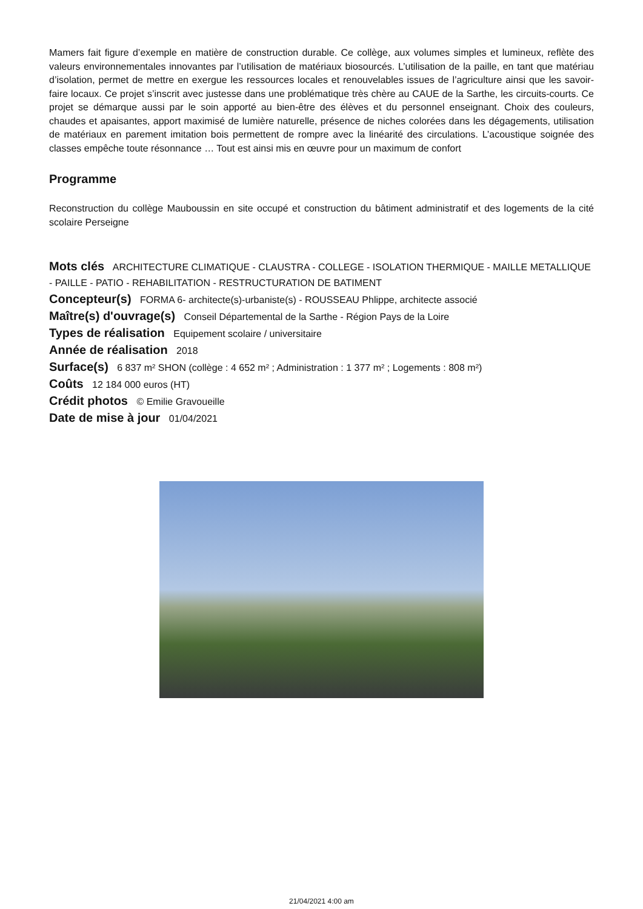Mamers fait figure d’exemple en matière de construction durable. Ce collège, aux volumes simples et lumineux, reflète des valeurs environnementales innovantes par l’utilisation de matériaux biosourcés. L’utilisation de la paille, en tant que matériau d’isolation, permet de mettre en exergue les ressources locales et renouvelables issues de l’agriculture ainsi que les savoir-faire locaux. Ce projet s’inscrit avec justesse dans une problématique très chère au CAUE de la Sarthe, les circuits-courts. Ce projet se démarque aussi par le soin apporté au bien-être des élèves et du personnel enseignant. Choix des couleurs, chaudes et apaisantes, apport maximisé de lumière naturelle, présence de niches colorées dans les dégagements, utilisation de matériaux en parement imitation bois permettent de rompre avec la linéarité des circulations. L’acoustique soignée des classes empêche toute résonnance … Tout est ainsi mis en œuvre pour un maximum de confort
Programme
Reconstruction du collège Mauboussin en site occupé et construction du bâtiment administratif et des logements de la cité scolaire Perseigne
Mots clés ARCHITECTURE CLIMATIQUE - CLAUSTRA - COLLEGE - ISOLATION THERMIQUE - MAILLE METALLIQUE - PAILLE - PATIO - REHABILITATION - RESTRUCTURATION DE BATIMENT
Concepteur(s) FORMA 6- architecte(s)-urbaniste(s) - ROUSSEAU Phlippe, architecte associé
Maître(s) d'ouvrage(s) Conseil Départemental de la Sarthe - Région Pays de la Loire
Types de réalisation Equipement scolaire / universitaire
Année de réalisation 2018
Surface(s) 6 837 m² SHON (collège : 4 652 m² ; Administration : 1 377 m² ; Logements : 808 m²)
Coûts 12 184 000 euros (HT)
Crédit photos © Emilie Gravoueille
Date de mise à jour 01/04/2021
21/04/2021 4:00 am